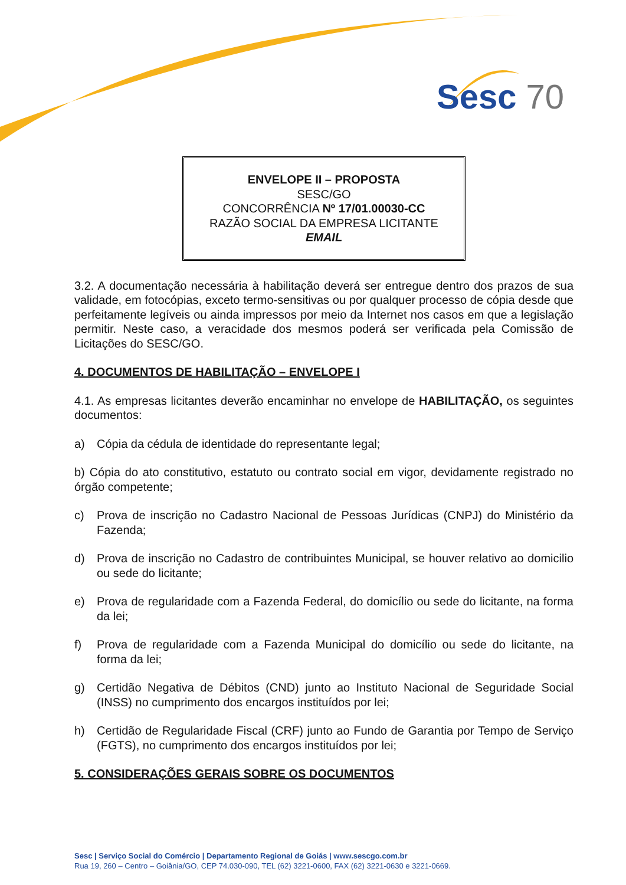Sesc 70
ENVELOPE II – PROPOSTA
SESC/GO
CONCORRÊNCIA Nº 17/01.00030-CC
RAZÃO SOCIAL DA EMPRESA LICITANTE
EMAIL
3.2. A documentação necessária à habilitação deverá ser entregue dentro dos prazos de sua validade, em fotocópias, exceto termo-sensitivas ou por qualquer processo de cópia desde que perfeitamente legíveis ou ainda impressos por meio da Internet nos casos em que a legislação permitir. Neste caso, a veracidade dos mesmos poderá ser verificada pela Comissão de Licitações do SESC/GO.
4. DOCUMENTOS DE HABILITAÇÃO – ENVELOPE I
4.1. As empresas licitantes deverão encaminhar no envelope de HABILITAÇÃO, os seguintes documentos:
a) Cópia da cédula de identidade do representante legal;
b) Cópia do ato constitutivo, estatuto ou contrato social em vigor, devidamente registrado no órgão competente;
c) Prova de inscrição no Cadastro Nacional de Pessoas Jurídicas (CNPJ) do Ministério da Fazenda;
d) Prova de inscrição no Cadastro de contribuintes Municipal, se houver relativo ao domicilio ou sede do licitante;
e) Prova de regularidade com a Fazenda Federal, do domicílio ou sede do licitante, na forma da lei;
f) Prova de regularidade com a Fazenda Municipal do domicílio ou sede do licitante, na forma da lei;
g) Certidão Negativa de Débitos (CND) junto ao Instituto Nacional de Seguridade Social (INSS) no cumprimento dos encargos instituídos por lei;
h) Certidão de Regularidade Fiscal (CRF) junto ao Fundo de Garantia por Tempo de Serviço (FGTS), no cumprimento dos encargos instituídos por lei;
5. CONSIDERAÇÕES GERAIS SOBRE OS DOCUMENTOS
Sesc | Serviço Social do Comércio | Departamento Regional de Goiás | www.sescgo.com.br
Rua 19, 260 – Centro – Goiânia/GO, CEP 74.030-090, TEL (62) 3221-0600, FAX (62) 3221-0630 e 3221-0669.